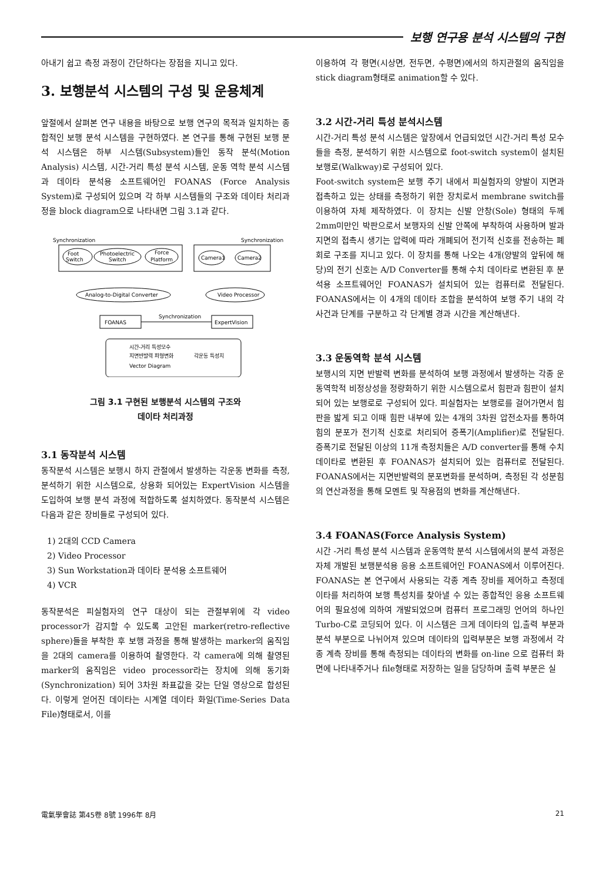보행 연구용 분석 시스템의 구현
아내기 쉽고 측정 과정이 간단하다는 장점을 지니고 있다.
3. 보행분석 시스템의 구성 및 운용체계
앞절에서 살펴본 연구 내용을 바탕으로 보행 연구의 목적과 일치하는 종합적인 보행 분석 시스템을 구현하였다. 본 연구를 통해 구현된 보행 분석 시스템은 하부 시스템(Subsystem)들인 동작 분석(Motion Analysis) 시스템, 시간-거리 특성 분석 시스템, 운동 역학 분석 시스템과 데이타 분석용 소프트웨어인 FOANAS (Force Analysis System)로 구성되어 있으며 각 하부 시스템들의 구조와 데이타 처리과정을 block diagram으로 나타내면 그림 3.1과 같다.
Synchronization
Synchronization
Foot
Switch
Photoelectric
Switch
Force
Platform
Camera1
Camera2
Analog-to-Digital Converter
Video Processor
FOANAS
ExpertVision
Synchronization
시간-거리 특성모수
지면반발력 파형변화
각운동 특성치
Vector Diagram
그림 3.1 구현된 보행분석 시스템의 구조와
데이타 처리과정
3.1 동작분석 시스템
동작분석 시스템은 보행시 하지 관절에서 발생하는 각운동 변화를 측정, 분석하기 위한 시스템으로, 상용화 되어있는 ExpertVision 시스템을 도입하여 보행 분석 과정에 적합하도록 설치하였다. 동작분석 시스템은 다음과 같은 장비들로 구성되어 있다.
1) 2대의 CCD Camera
2) Video Processor
3) Sun Workstation과 데이타 분석용 소프트웨어
4) VCR
동작분석은 피실험자의 연구 대상이 되는 관절부위에 각 video processor가 감지할 수 있도록 고안된 marker(retro-reflective sphere)들을 부착한 후 보행 과정을 통해 발생하는 marker의 움직임을 2대의 camera를 이용하여 촬영한다. 각 camera에 의해 촬영된 marker의 움직임은 video processor라는 장치에 의해 동기화(Synchronization) 되어 3차원 좌표값을 갖는 단일 영상으로 합성된다. 이렇게 얻어진 데이타는 시계열 데이타 화일(Time-Series Data File)형태로서, 이를
이용하여 각 평면(시상면, 전두면, 수평면)에서의 하지관절의 움직임을 stick diagram형태로 animation할 수 있다.
3.2 시간-거리 특성 분석시스템
시간-거리 특성 분석 시스템은 앞장에서 언급되었던 시간-거리 특성 모수들을 측정, 분석하기 위한 시스템으로 foot-switch system이 설치된 보행로(Walkway)로 구성되어 있다.
Foot-switch system은 보행 주기 내에서 피실험자의 양발이 지면과 접촉하고 있는 상태를 측정하기 위한 장치로서 membrane switch를 이용하여 자체 제작하였다. 이 장치는 신발 안창(Sole) 형태의 두께 2mm미만인 박판으로서 보행자의 신발 안쪽에 부착하여 사용하며 발과 지면의 접촉시 생기는 압력에 따라 개폐되어 전기적 신호를 전송하는 폐회로 구조를 지니고 있다. 이 장치를 통해 나오는 4개(양발의 앞뒤에 해당)의 전기 신호는 A/D Converter를 통해 수치 데이타로 변환된 후 분석용 소프트웨어인 FOANAS가 설치되어 있는 컴퓨터로 전달된다. FOANAS에서는 이 4개의 데이타 조합을 분석하여 보행 주기 내의 각 사건과 단계를 구분하고 각 단계별 경과 시간을 계산해낸다.
3.3 운동역학 분석 시스템
보행시의 지면 반발력 변화를 분석하여 보행 과정에서 발생하는 각종 운동역학적 비정상성을 정량화하기 위한 시스템으로서 힘판과 힘판이 설치되어 있는 보행로로 구성되어 있다. 피실험자는 보행로를 걸어가면서 힘판을 밟게 되고 이때 힘판 내부에 있는 4개의 3차원 압전소자를 통하여 힘의 분포가 전기적 신호로 처리되어 증폭기(Amplifier)로 전달된다. 증폭기로 전달된 이상의 11개 측정치들은 A/D converter를 통해 수치데이타로 변환된 후 FOANAS가 설치되어 있는 컴퓨터로 전달된다. FOANAS에서는 지면반발력의 분포변화를 분석하며, 측정된 각 성분힘의 연산과정을 통해 모멘트 및 작용점의 변화를 계산해낸다.
3.4 FOANAS(Force Analysis System)
시간 -거리 특성 분석 시스템과 운동역학 분석 시스템에서의 분석 과정은 자체 개발된 보행분석용 응용 소프트웨어인 FOANAS에서 이루어진다. FOANAS는 본 연구에서 사용되는 각종 계측 장비를 제어하고 측정데이타를 처리하여 보행 특성치를 찾아낼 수 있는 종합적인 응용 소프트웨어의 필요성에 의하여 개발되었으며 컴퓨터 프로그래밍 언어의 하나인 Turbo-C로 코딩되어 있다. 이 시스템은 크게 데이타의 입,출력 부분과 분석 부분으로 나뉘어져 있으며 데이타의 입력부분은 보행 과정에서 각종 계측 장비를 통해 측정되는 데이타의 변화를 on-line 으로 컴퓨터 화면에 나타내주거나 file형태로 저장하는 일을 담당하며 출력 부분은 실
電氣學會誌 第45卷 8號 1996年 8月 21